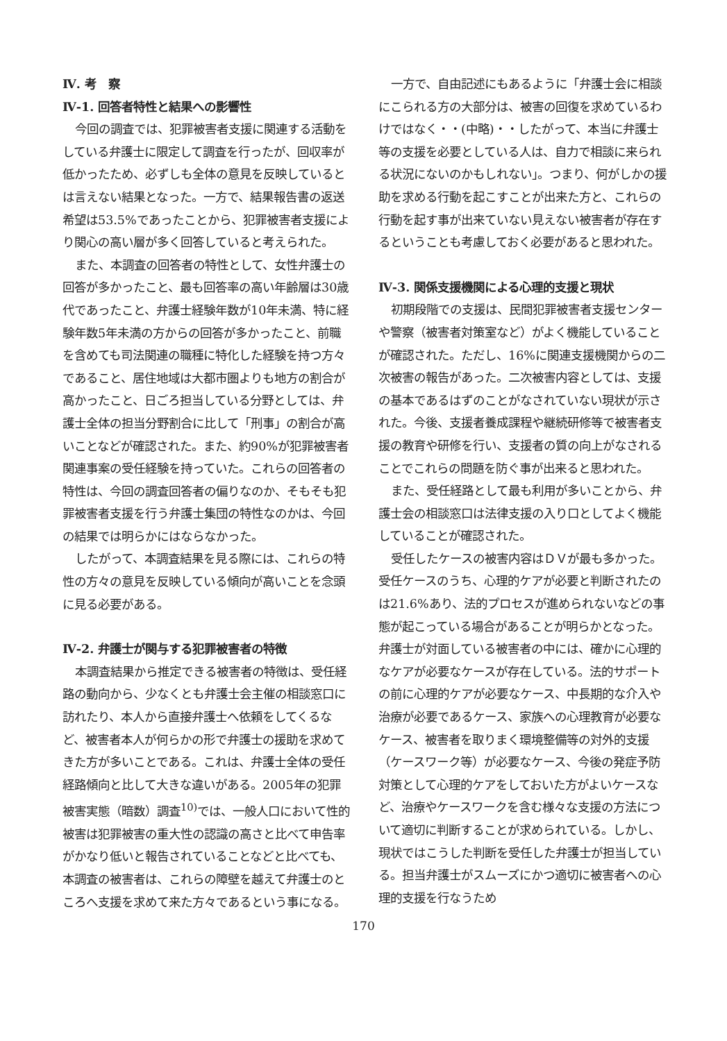Ⅳ. 考　察
Ⅳ-1. 回答者特性と結果への影響性
今回の調査では、犯罪被害者支援に関連する活動をしている弁護士に限定して調査を行ったが、回収率が低かったため、必ずしも全体の意見を反映しているとは言えない結果となった。一方で、結果報告書の返送希望は53.5%であったことから、犯罪被害者支援により関心の高い層が多く回答していると考えられた。
また、本調査の回答者の特性として、女性弁護士の回答が多かったこと、最も回答率の高い年齢層は30歳代であったこと、弁護士経験年数が10年未満、特に経験年数5年未満の方からの回答が多かったこと、前職を含めても司法関連の職種に特化した経験を持つ方々であること、居住地域は大都市圏よりも地方の割合が高かったこと、日ごろ担当している分野としては、弁護士全体の担当分野割合に比して「刑事」の割合が高いことなどが確認された。また、約90%が犯罪被害者関連事案の受任経験を持っていた。これらの回答者の特性は、今回の調査回答者の偏りなのか、そもそも犯罪被害者支援を行う弁護士集団の特性なのかは、今回の結果では明らかにはならなかった。
したがって、本調査結果を見る際には、これらの特性の方々の意見を反映している傾向が高いことを念頭に見る必要がある。
Ⅳ-2. 弁護士が関与する犯罪被害者の特徴
本調査結果から推定できる被害者の特徴は、受任経路の動向から、少なくとも弁護士会主催の相談窓口に訪れたり、本人から直接弁護士へ依頼をしてくるなど、被害者本人が何らかの形で弁護士の援助を求めてきた方が多いことである。これは、弁護士全体の受任経路傾向と比して大きな違いがある。2005年の犯罪被害実態（暗数）調査<sup>10)</sup>では、一般人口において性的被害は犯罪被害の重大性の認識の高さと比べて申告率がかなり低いと報告されていることなどと比べても、本調査の被害者は、これらの障壁を越えて弁護士のところへ支援を求めて来た方々であるという事になる。
一方で、自由記述にもあるように「弁護士会に相談にこられる方の大部分は、被害の回復を求めているわけではなく・・(中略)・・したがって、本当に弁護士等の支援を必要としている人は、自力で相談に来られる状況にないのかもしれない」。つまり、何がしかの援助を求める行動を起こすことが出来た方と、これらの行動を起す事が出来ていない見えない被害者が存在するということも考慮しておく必要があると思われた。
Ⅳ-3. 関係支援機関による心理的支援と現状
初期段階での支援は、民間犯罪被害者支援センターや警察（被害者対策室など）がよく機能していることが確認された。ただし、16%に関連支援機関からの二次被害の報告があった。二次被害内容としては、支援の基本であるはずのことがなされていない現状が示された。今後、支援者養成課程や継続研修等で被害者支援の教育や研修を行い、支援者の質の向上がなされることでこれらの問題を防ぐ事が出来ると思われた。
また、受任経路として最も利用が多いことから、弁護士会の相談窓口は法律支援の入り口としてよく機能していることが確認された。
受任したケースの被害内容はＤＶが最も多かった。受任ケースのうち、心理的ケアが必要と判断されたのは21.6%あり、法的プロセスが進められないなどの事態が起こっている場合があることが明らかとなった。弁護士が対面している被害者の中には、確かに心理的なケアが必要なケースが存在している。法的サポートの前に心理的ケアが必要なケース、中長期的な介入や治療が必要であるケース、家族への心理教育が必要なケース、被害者を取りまく環境整備等の対外的支援（ケースワーク等）が必要なケース、今後の発症予防対策として心理的ケアをしておいた方がよいケースなど、治療やケースワークを含む様々な支援の方法について適切に判断することが求められている。しかし、現状ではこうした判断を受任した弁護士が担当している。担当弁護士がスムーズにかつ適切に被害者への心理的支援を行なうため
170